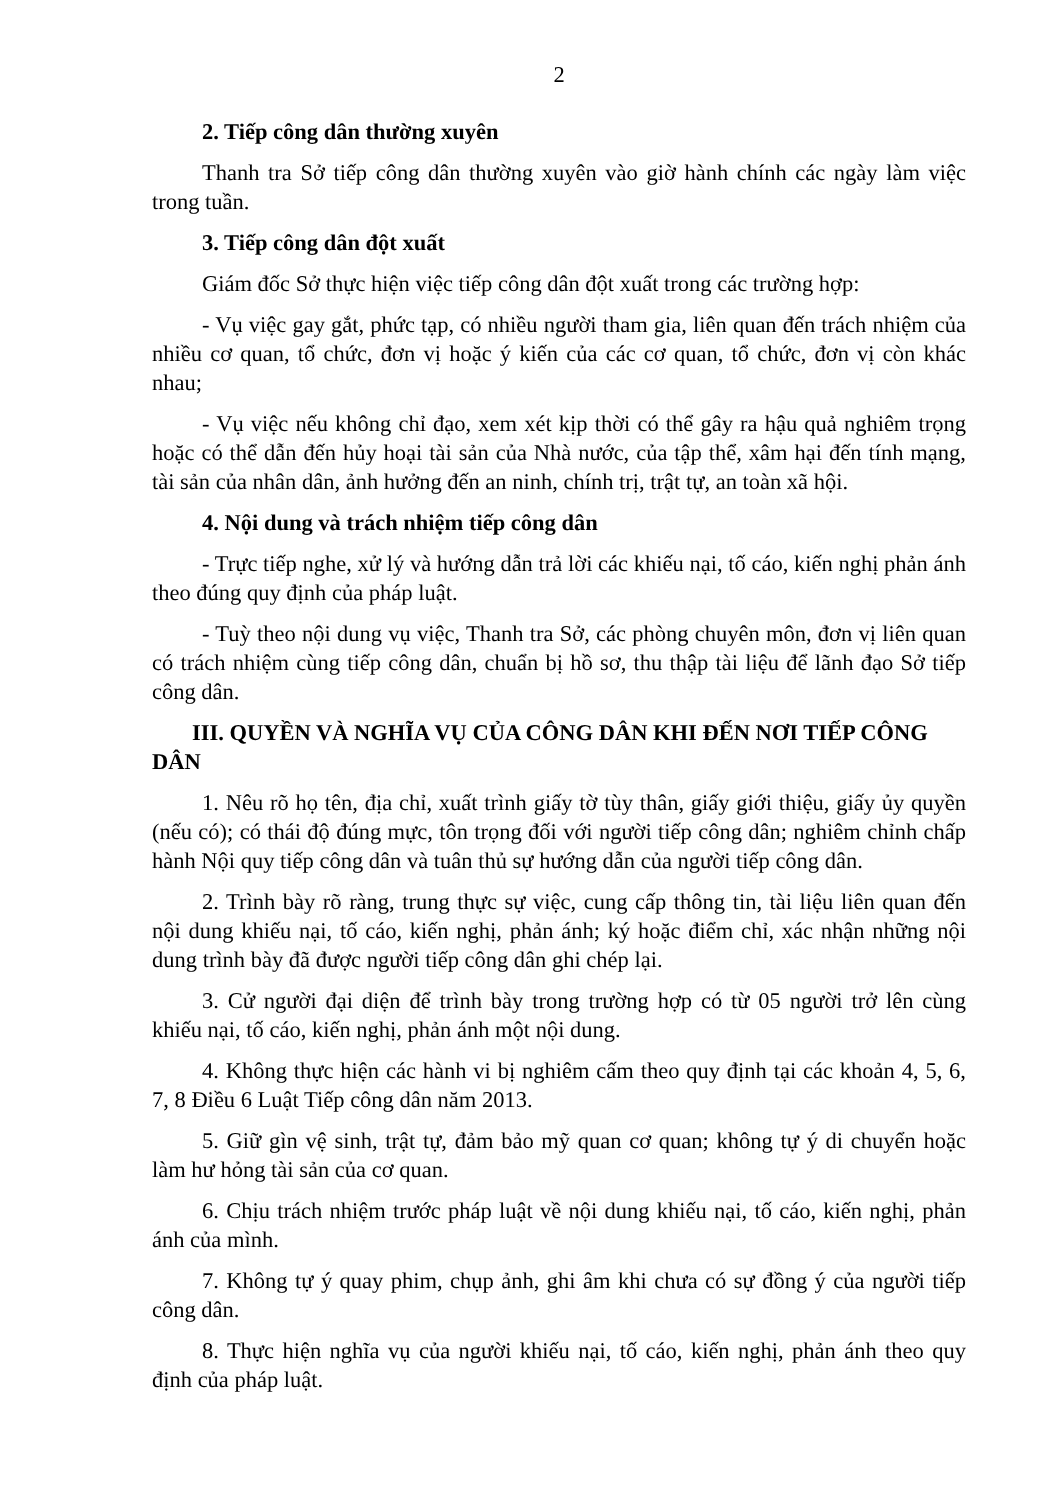2
2. Tiếp công dân thường xuyên
Thanh tra Sở tiếp công dân thường xuyên vào giờ hành chính các ngày làm việc trong tuần.
3. Tiếp công dân đột xuất
Giám đốc Sở thực hiện việc tiếp công dân đột xuất trong các trường hợp:
- Vụ việc gay gắt, phức tạp, có nhiều người tham gia, liên quan đến trách nhiệm của nhiều cơ quan, tổ chức, đơn vị hoặc ý kiến của các cơ quan, tổ chức, đơn vị còn khác nhau;
- Vụ việc nếu không chỉ đạo, xem xét kịp thời có thể gây ra hậu quả nghiêm trọng hoặc có thể dẫn đến hủy hoại tài sản của Nhà nước, của tập thể, xâm hại đến tính mạng, tài sản của nhân dân, ảnh hưởng đến an ninh, chính trị, trật tự, an toàn xã hội.
4. Nội dung và trách nhiệm tiếp công dân
- Trực tiếp nghe, xử lý và hướng dẫn trả lời các khiếu nại, tố cáo, kiến nghị phản ánh theo đúng quy định của pháp luật.
- Tuỳ theo nội dung vụ việc, Thanh tra Sở, các phòng chuyên môn, đơn vị liên quan có trách nhiệm cùng tiếp công dân, chuẩn bị hồ sơ, thu thập tài liệu để lãnh đạo Sở tiếp công dân.
III. QUYỀN VÀ NGHĨA VỤ CỦA CÔNG DÂN KHI ĐẾN NƠI TIẾP CÔNG DÂN
1. Nêu rõ họ tên, địa chỉ, xuất trình giấy tờ tùy thân, giấy giới thiệu, giấy ủy quyền (nếu có); có thái độ đúng mực, tôn trọng đối với người tiếp công dân; nghiêm chỉnh chấp hành Nội quy tiếp công dân và tuân thủ sự hướng dẫn của người tiếp công dân.
2. Trình bày rõ ràng, trung thực sự việc, cung cấp thông tin, tài liệu liên quan đến nội dung khiếu nại, tố cáo, kiến nghị, phản ánh; ký hoặc điểm chỉ, xác nhận những nội dung trình bày đã được người tiếp công dân ghi chép lại.
3. Cử người đại diện để trình bày trong trường hợp có từ 05 người trở lên cùng khiếu nại, tố cáo, kiến nghị, phản ánh một nội dung.
4. Không thực hiện các hành vi bị nghiêm cấm theo quy định tại các khoản 4, 5, 6, 7, 8 Điều 6 Luật Tiếp công dân năm 2013.
5. Giữ gìn vệ sinh, trật tự, đảm bảo mỹ quan cơ quan; không tự ý di chuyển hoặc làm hư hỏng tài sản của cơ quan.
6. Chịu trách nhiệm trước pháp luật về nội dung khiếu nại, tố cáo, kiến nghị, phản ánh của mình.
7. Không tự ý quay phim, chụp ảnh, ghi âm khi chưa có sự đồng ý của người tiếp công dân.
8. Thực hiện nghĩa vụ của người khiếu nại, tố cáo, kiến nghị, phản ánh theo quy định của pháp luật.